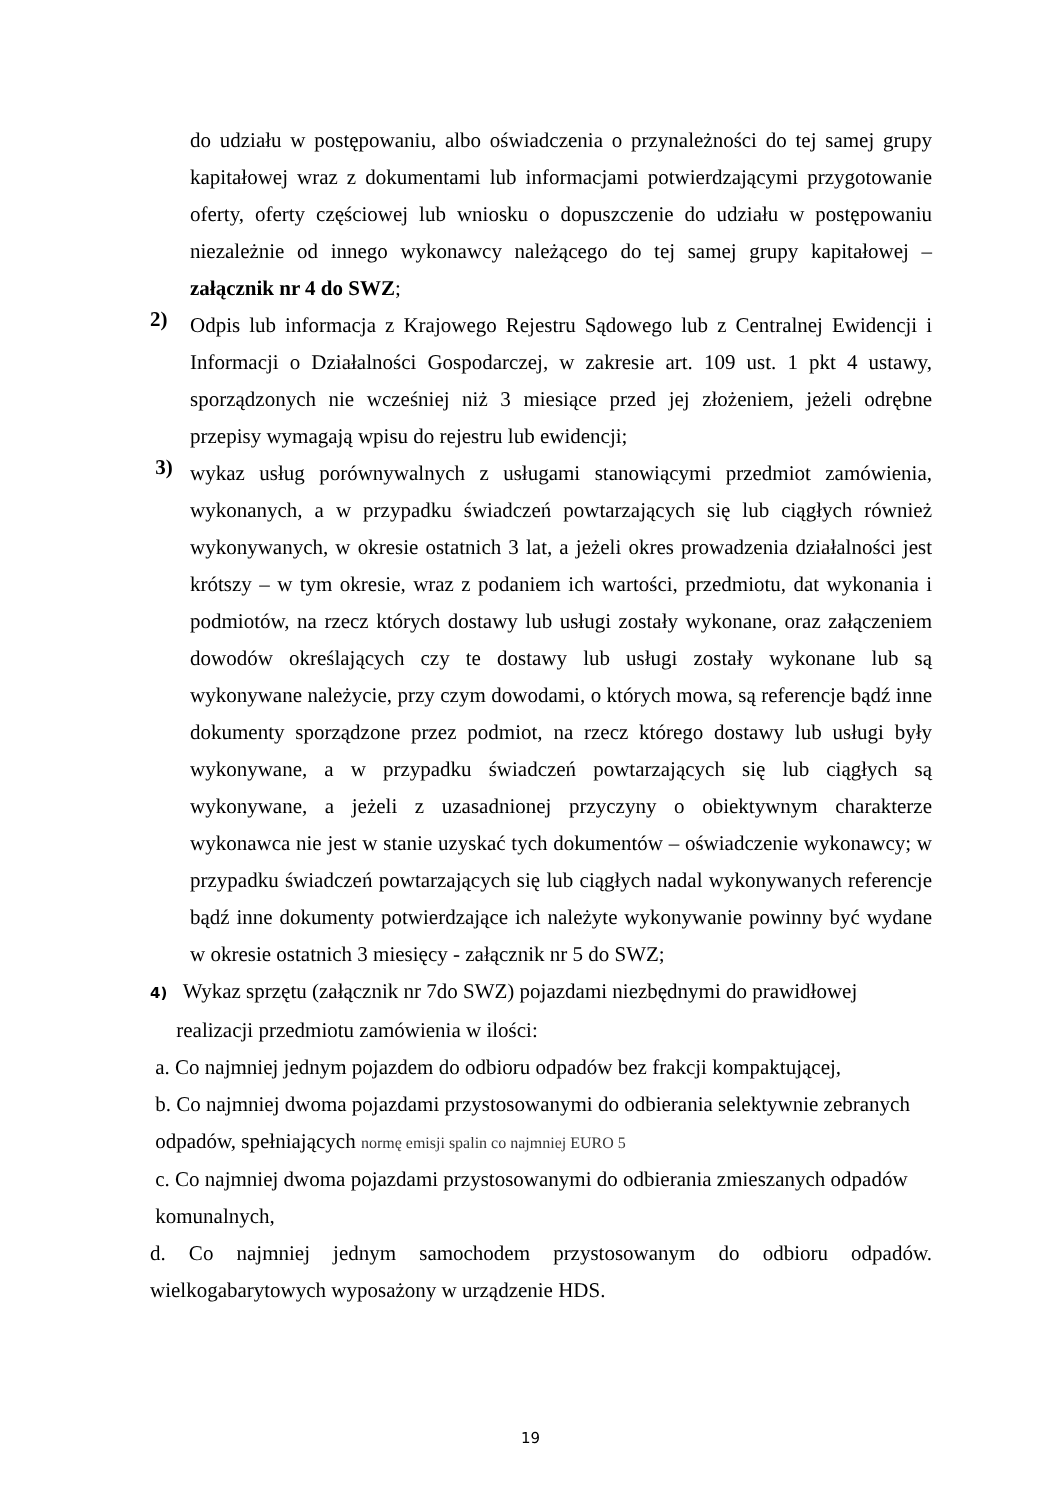do udziału w postępowaniu, albo oświadczenia o przynależności do tej samej grupy kapitałowej wraz z dokumentami lub informacjami potwierdzającymi przygotowanie oferty, oferty częściowej lub wniosku o dopuszczenie do udziału w postępowaniu niezależnie od innego wykonawcy należącego do tej samej grupy kapitałowej – załącznik nr 4 do SWZ;
2)
Odpis lub informacja z Krajowego Rejestru Sądowego lub z Centralnej Ewidencji i Informacji o Działalności Gospodarczej, w zakresie art. 109 ust. 1 pkt 4 ustawy, sporządzonych nie wcześniej niż 3 miesiące przed jej złożeniem, jeżeli odrębne przepisy wymagają wpisu do rejestru lub ewidencji;
3)
wykaz usług porównywalnych z usługami stanowiącymi przedmiot zamówienia, wykonanych, a w przypadku świadczeń powtarzających się lub ciągłych również wykonywanych, w okresie ostatnich 3 lat, a jeżeli okres prowadzenia działalności jest krótszy – w tym okresie, wraz z podaniem ich wartości, przedmiotu, dat wykonania i podmiotów, na rzecz których dostawy lub usługi zostały wykonane, oraz załączeniem dowodów określających czy te dostawy lub usługi zostały wykonane lub są wykonywane należycie, przy czym dowodami, o których mowa, są referencje bądź inne dokumenty sporządzone przez podmiot, na rzecz którego dostawy lub usługi były wykonywane, a w przypadku świadczeń powtarzających się lub ciągłych są wykonywane, a jeżeli z uzasadnionej przyczyny o obiektywnym charakterze wykonawca nie jest w stanie uzyskać tych dokumentów – oświadczenie wykonawcy; w przypadku świadczeń powtarzających się lub ciągłych nadal wykonywanych referencje bądź inne dokumenty potwierdzające ich należyte wykonywanie powinny być wydane w okresie ostatnich 3 miesięcy - załącznik nr 5 do SWZ;
4) Wykaz sprzętu (załącznik nr 7do SWZ) pojazdami niezbędnymi do prawidłowej
realizacji przedmiotu zamówienia w ilości:
a. Co najmniej jednym pojazdem do odbioru odpadów bez frakcji kompaktującej,
b. Co najmniej dwoma pojazdami przystosowanymi do odbierania selektywnie zebranych
odpadów, spełniających normę emisji spalin co najmniej EURO 5
c. Co najmniej dwoma pojazdami przystosowanymi do odbierania zmieszanych odpadów
komunalnych,
d. Co najmniej jednym samochodem przystosowanym do odbioru odpadów. wielkogabarytowych wyposażony w urządzenie HDS.
19